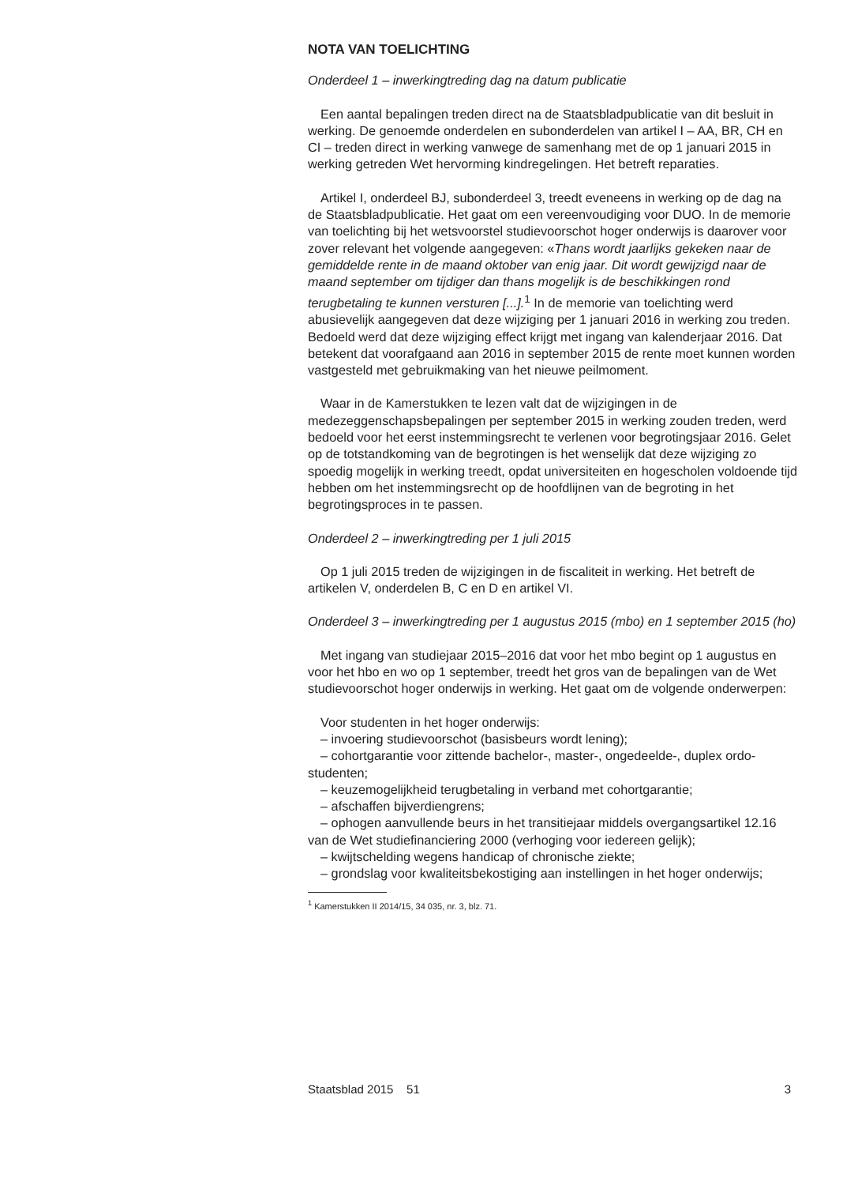NOTA VAN TOELICHTING
Onderdeel 1 – inwerkingtreding dag na datum publicatie
Een aantal bepalingen treden direct na de Staatsbladpublicatie van dit besluit in werking. De genoemde onderdelen en subonderdelen van artikel I – AA, BR, CH en CI – treden direct in werking vanwege de samenhang met de op 1 januari 2015 in werking getreden Wet hervorming kindregelingen. Het betreft reparaties.
Artikel I, onderdeel BJ, subonderdeel 3, treedt eveneens in werking op de dag na de Staatsbladpublicatie. Het gaat om een vereenvoudiging voor DUO. In de memorie van toelichting bij het wetsvoorstel studievoorschot hoger onderwijs is daarover voor zover relevant het volgende aangegeven: «Thans wordt jaarlijks gekeken naar de gemiddelde rente in de maand oktober van enig jaar. Dit wordt gewijzigd naar de maand september om tijdiger dan thans mogelijk is de beschikkingen rond terugbetaling te kunnen versturen [...].<sup>1</sup> In de memorie van toelichting werd abusievelijk aangegeven dat deze wijziging per 1 januari 2016 in werking zou treden. Bedoeld werd dat deze wijziging effect krijgt met ingang van kalenderjaar 2016. Dat betekent dat voorafgaand aan 2016 in september 2015 de rente moet kunnen worden vastgesteld met gebruikmaking van het nieuwe peilmoment.
Waar in de Kamerstukken te lezen valt dat de wijzigingen in de medezeggenschapsbepalingen per september 2015 in werking zouden treden, werd bedoeld voor het eerst instemmingsrecht te verlenen voor begrotingsjaar 2016. Gelet op de totstandkoming van de begrotingen is het wenselijk dat deze wijziging zo spoedig mogelijk in werking treedt, opdat universiteiten en hogescholen voldoende tijd hebben om het instemmingsrecht op de hoofdlijnen van de begroting in het begrotingsproces in te passen.
Onderdeel 2 – inwerkingtreding per 1 juli 2015
Op 1 juli 2015 treden de wijzigingen in de fiscaliteit in werking. Het betreft de artikelen V, onderdelen B, C en D en artikel VI.
Onderdeel 3 – inwerkingtreding per 1 augustus 2015 (mbo) en 1 september 2015 (ho)
Met ingang van studiejaar 2015–2016 dat voor het mbo begint op 1 augustus en voor het hbo en wo op 1 september, treedt het gros van de bepalingen van de Wet studievoorschot hoger onderwijs in werking. Het gaat om de volgende onderwerpen:
Voor studenten in het hoger onderwijs:
– invoering studievoorschot (basisbeurs wordt lening);
– cohortgarantie voor zittende bachelor-, master-, ongedeelde-, duplex ordo-studenten;
– keuzemogelijkheid terugbetaling in verband met cohortgarantie;
– afschaffen bijverdiengrens;
– ophogen aanvullende beurs in het transitiejaar middels overgangsartikel 12.16 van de Wet studiefinanciering 2000 (verhoging voor iedereen gelijk);
– kwijtschelding wegens handicap of chronische ziekte;
– grondslag voor kwaliteitsbekostiging aan instellingen in het hoger onderwijs;
<sup>1</sup> Kamerstukken II 2014/15, 34 035, nr. 3, blz. 71.
Staatsblad 2015 51 3